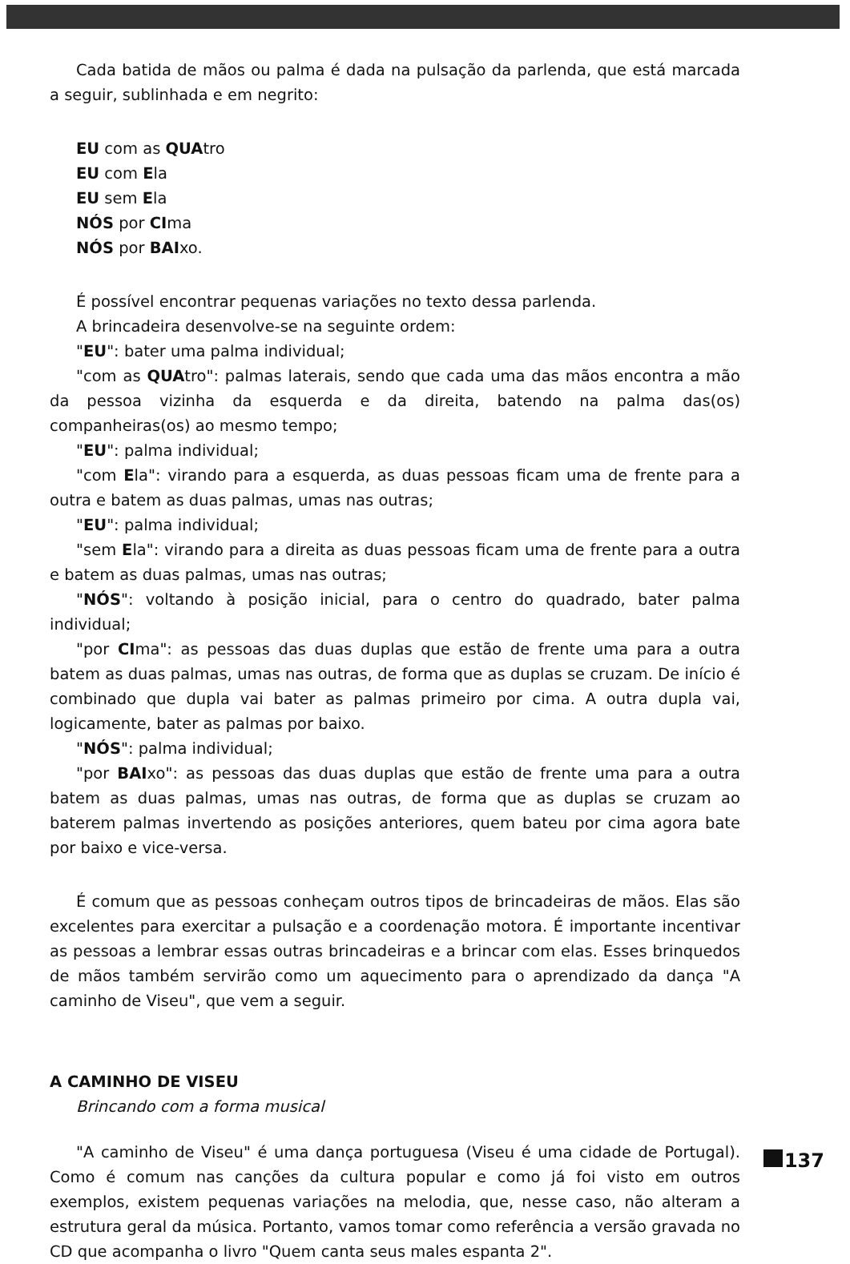Cada batida de mãos ou palma é dada na pulsação da parlenda, que está marcada a seguir, sublinhada e em negrito:
EU com as QUAtro
EU com Ela
EU sem Ela
NÓS por CIma
NÓS por BAIxo.
É possível encontrar pequenas variações no texto dessa parlenda.
A brincadeira desenvolve-se na seguinte ordem:
"EU": bater uma palma individual;
"com as QUAtro": palmas laterais, sendo que cada uma das mãos encontra a mão da pessoa vizinha da esquerda e da direita, batendo na palma das(os) companheiras(os) ao mesmo tempo;
"EU": palma individual;
"com Ela": virando para a esquerda, as duas pessoas ficam uma de frente para a outra e batem as duas palmas, umas nas outras;
"EU": palma individual;
"sem Ela": virando para a direita as duas pessoas ficam uma de frente para a outra e batem as duas palmas, umas nas outras;
"NÓS": voltando à posição inicial, para o centro do quadrado, bater palma individual;
"por CIma": as pessoas das duas duplas que estão de frente uma para a outra batem as duas palmas, umas nas outras, de forma que as duplas se cruzam. De início é combinado que dupla vai bater as palmas primeiro por cima. A outra dupla vai, logicamente, bater as palmas por baixo.
"NÓS": palma individual;
"por BAIxo": as pessoas das duas duplas que estão de frente uma para a outra batem as duas palmas, umas nas outras, de forma que as duplas se cruzam ao baterem palmas invertendo as posições anteriores, quem bateu por cima agora bate por baixo e vice-versa.
É comum que as pessoas conheçam outros tipos de brincadeiras de mãos. Elas são excelentes para exercitar a pulsação e a coordenação motora. É importante incentivar as pessoas a lembrar essas outras brincadeiras e a brincar com elas. Esses brinquedos de mãos também servirão como um aquecimento para o aprendizado da dança "A caminho de Viseu", que vem a seguir.
A CAMINHO DE VISEU
Brincando com a forma musical
"A caminho de Viseu" é uma dança portuguesa (Viseu é uma cidade de Portugal). Como é comum nas canções da cultura popular e como já foi visto em outros exemplos, existem pequenas variações na melodia, que, nesse caso, não alteram a estrutura geral da música. Portanto, vamos tomar como referência a versão gravada no CD que acompanha o livro "Quem canta seus males espanta 2".
137